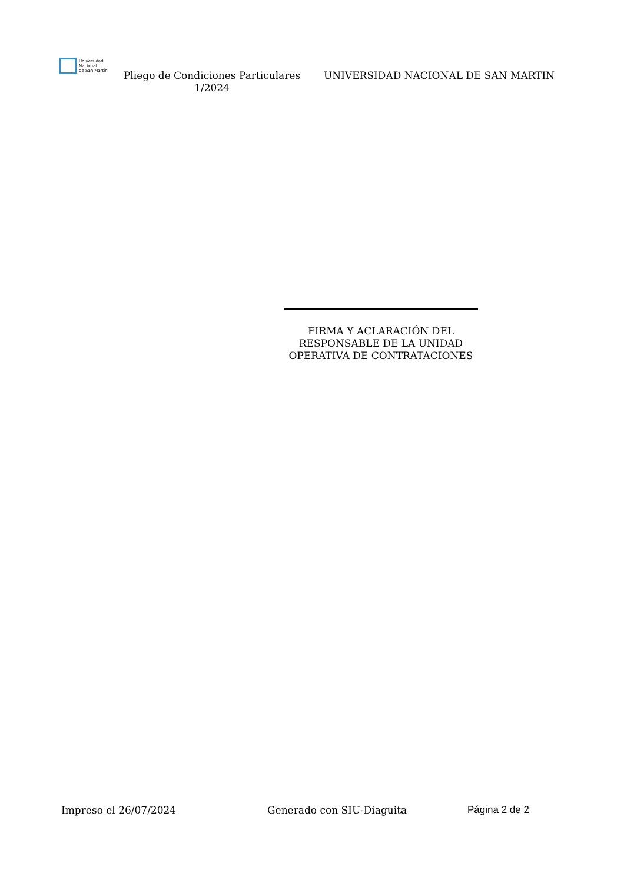Universidad
Nacional
de San Martín
Pliego de Condiciones Particulares 1/2024
UNIVERSIDAD NACIONAL DE SAN MARTIN
FIRMA Y ACLARACIÓN DEL
RESPONSABLE DE LA UNIDAD
OPERATIVA DE CONTRATACIONES
Impreso el 26/07/2024 Generado con SIU-Diaguita Página 2 de 2